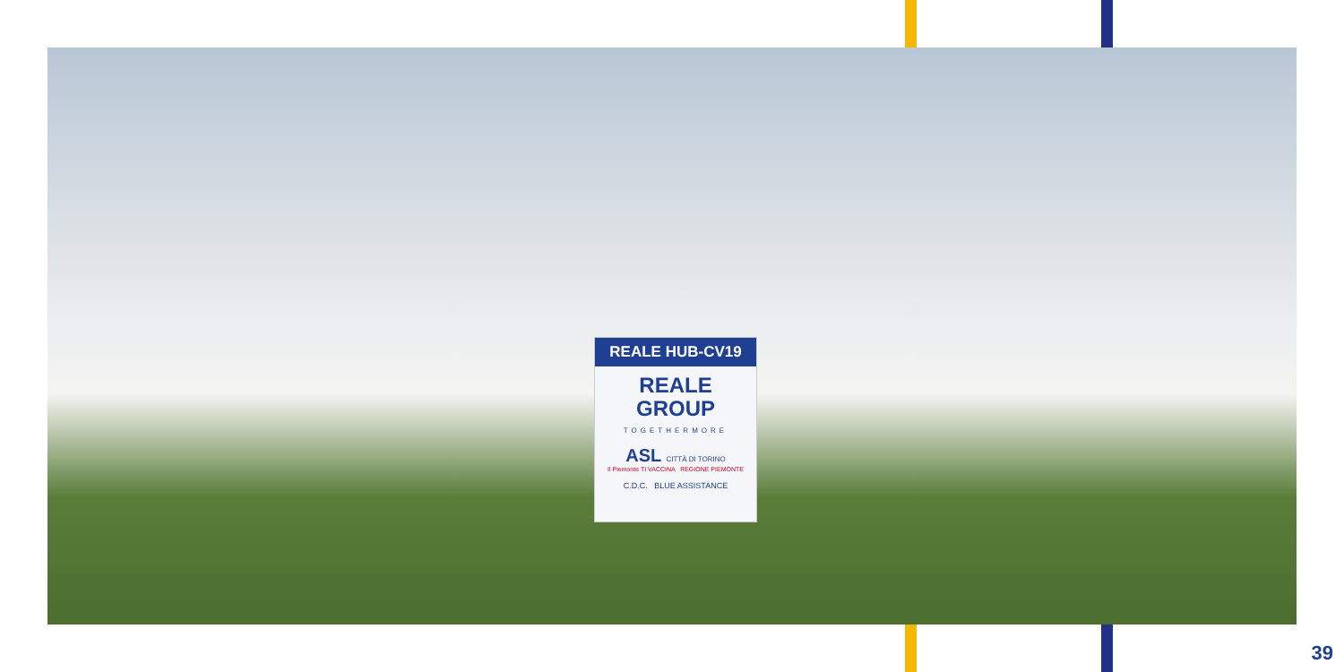REALE HUB-CV19
REALE
GROUP
TOGETHERMORE
ASL CITTÀ DI TORINO
Il Piemonte TI VACCINA REGIONE PIEMONTE
C.D.C. BLUE ASSISTANCE
39